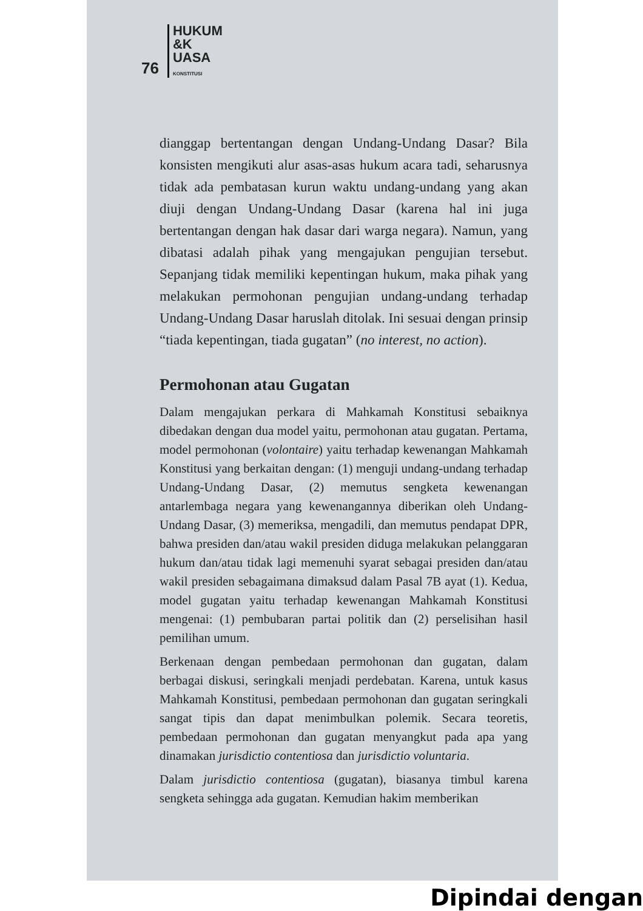76 HUKUM
&K
UASA
KONSTITUSI
dianggap bertentangan dengan Undang-Undang Dasar? Bila konsisten mengikuti alur asas-asas hukum acara tadi, seharusnya tidak ada pembatasan kurun waktu undang-undang yang akan diuji dengan Undang-Undang Dasar (karena hal ini juga bertentangan dengan hak dasar dari warga negara). Namun, yang dibatasi adalah pihak yang mengajukan pengujian tersebut. Sepanjang tidak memiliki kepentingan hukum, maka pihak yang melakukan permohonan pengujian undang-undang terhadap Undang-Undang Dasar haruslah ditolak. Ini sesuai dengan prinsip “tiada kepentingan, tiada gugatan” (no interest, no action).
Permohonan atau Gugatan
Dalam mengajukan perkara di Mahkamah Konstitusi sebaiknya dibedakan dengan dua model yaitu, permohonan atau gugatan. Pertama, model permohonan (volontaire) yaitu terhadap kewenangan Mahkamah Konstitusi yang berkaitan dengan: (1) menguji undang-undang terhadap Undang-Undang Dasar, (2) memutus sengketa kewenangan antarlembaga negara yang kewenangannya diberikan oleh Undang-Undang Dasar, (3) memeriksa, mengadili, dan memutus pendapat DPR, bahwa presiden dan/atau wakil presiden diduga melakukan pelanggaran hukum dan/atau tidak lagi memenuhi syarat sebagai presiden dan/atau wakil presiden sebagaimana dimaksud dalam Pasal 7B ayat (1). Kedua, model gugatan yaitu terhadap kewenangan Mahkamah Konstitusi mengenai: (1) pembubaran partai politik dan (2) perselisihan hasil pemilihan umum.
Berkenaan dengan pembedaan permohonan dan gugatan, dalam berbagai diskusi, seringkali menjadi perdebatan. Karena, untuk kasus Mahkamah Konstitusi, pembedaan permohonan dan gugatan seringkali sangat tipis dan dapat menimbulkan polemik. Secara teoretis, pembedaan permohonan dan gugatan menyangkut pada apa yang dinamakan jurisdictio contentiosa dan jurisdictio voluntaria.
Dalam jurisdictio contentiosa (gugatan), biasanya timbul karena sengketa sehingga ada gugatan. Kemudian hakim memberikan
Dipindai dengan